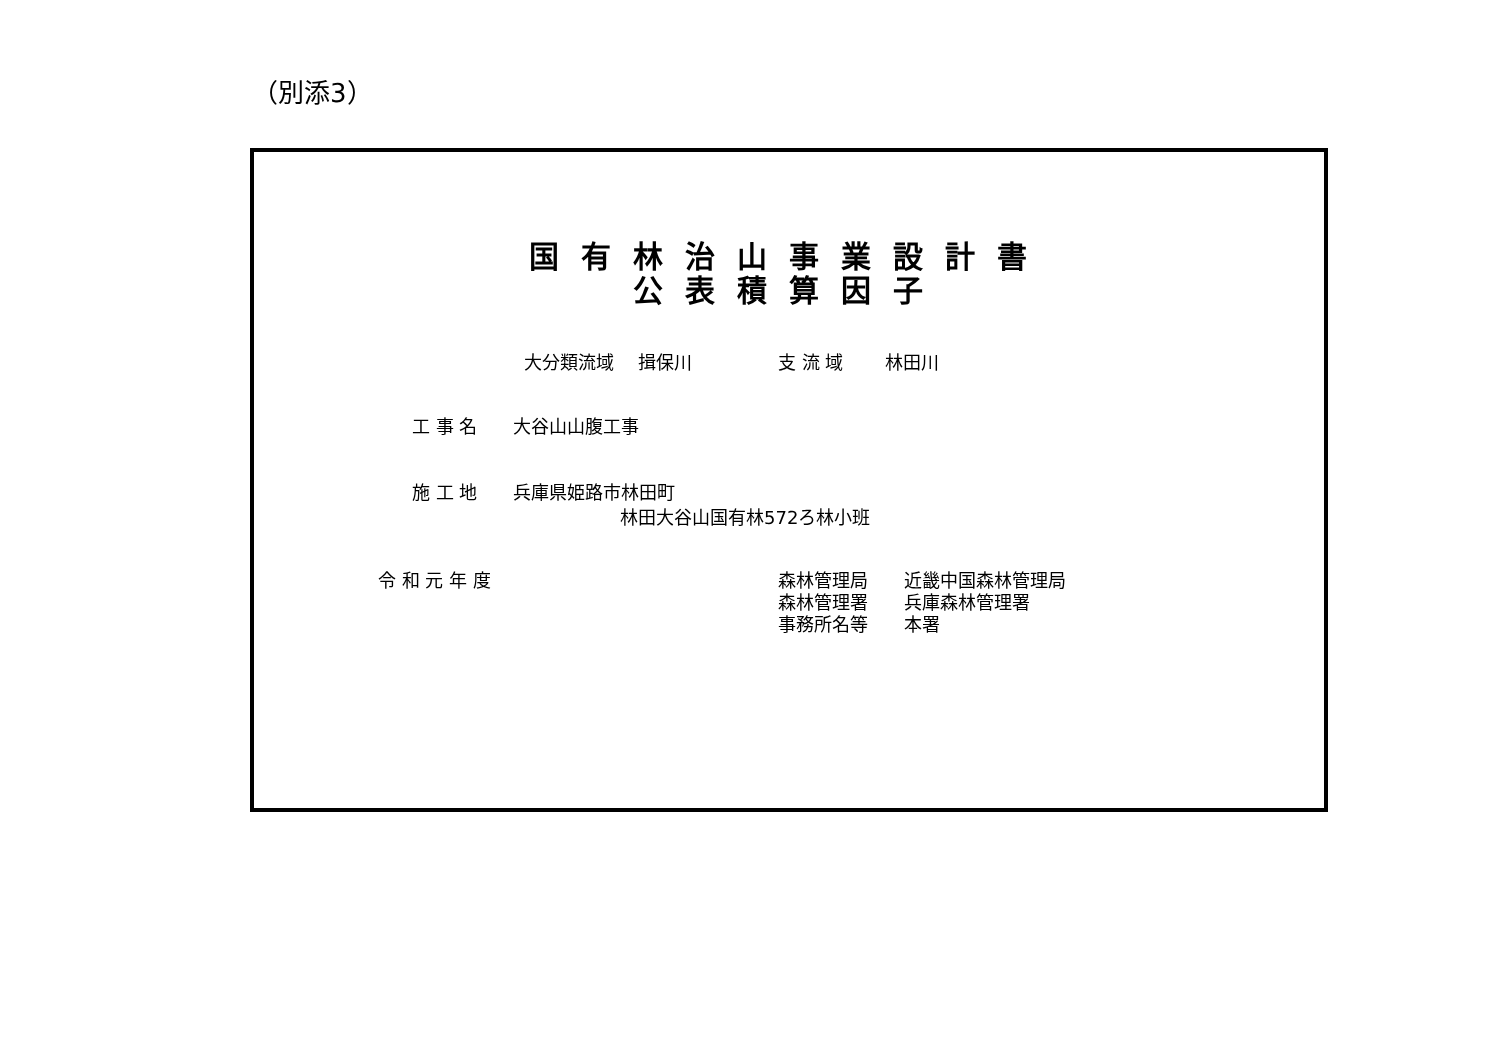（別添3）
国有林治山事業設計書
公表積算因子
大分類流域　 揖保川
支 流 域　　 林田川
工 事 名　　大谷山山腹工事
施 工 地　　兵庫県姫路市林田町
林田大谷山国有林572ろ林小班
令 和 元 年 度
森林管理局　　近畿中国森林管理局 森林管理署　　兵庫森林管理署 事務所名等　　本署